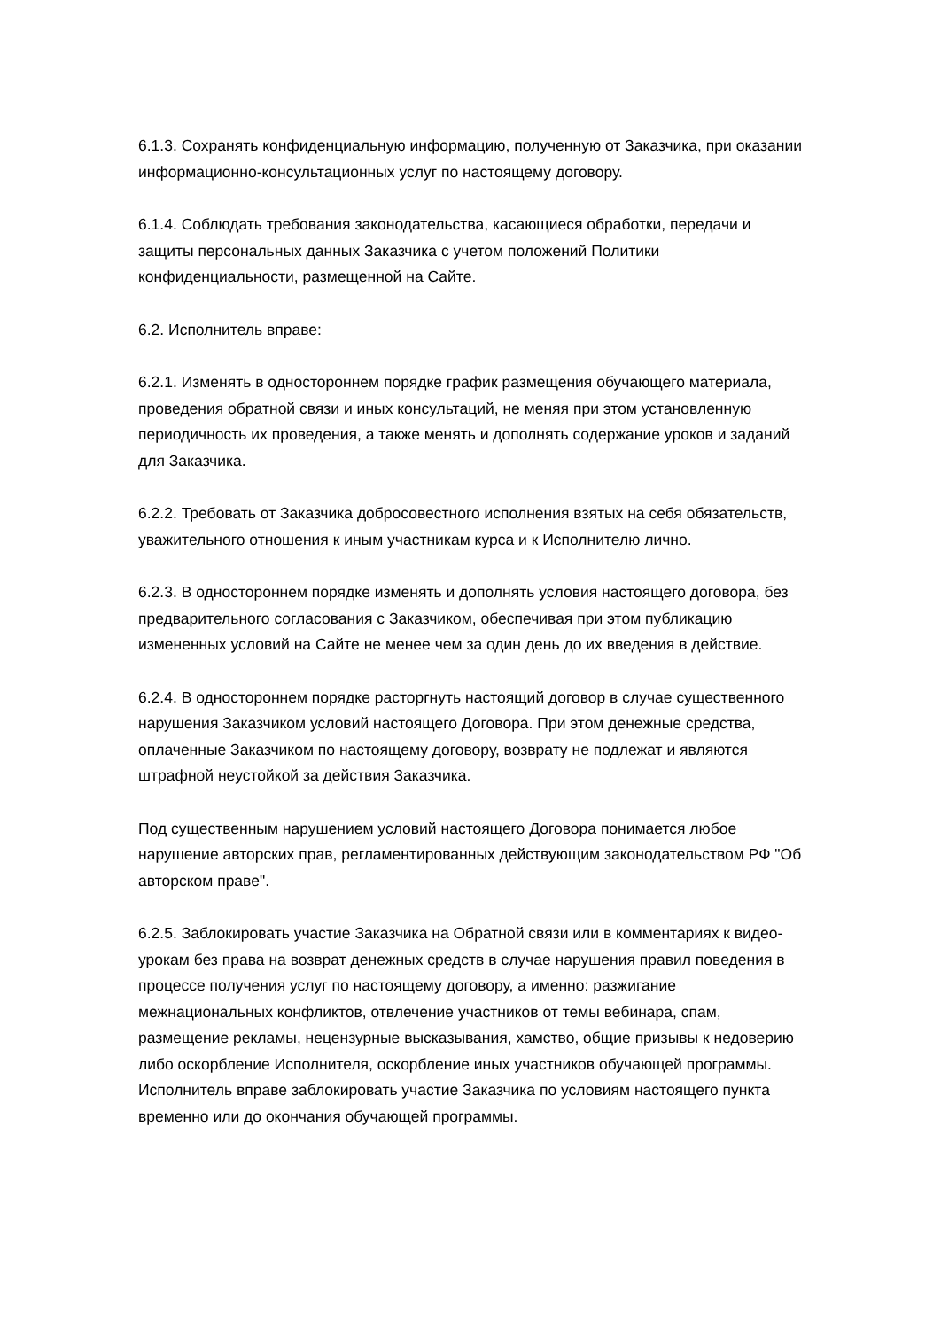6.1.3. Сохранять конфиденциальную информацию, полученную от Заказчика, при оказании информационно-консультационных услуг по настоящему договору.
6.1.4. Соблюдать требования законодательства, касающиеся обработки, передачи и защиты персональных данных Заказчика с учетом положений Политики конфиденциальности, размещенной на Сайте.
6.2. Исполнитель вправе:
6.2.1. Изменять в одностороннем порядке график размещения обучающего материала, проведения обратной связи и иных консультаций, не меняя при этом установленную периодичность их проведения, а также менять и дополнять содержание уроков и заданий для Заказчика.
6.2.2. Требовать от Заказчика добросовестного исполнения взятых на себя обязательств, уважительного отношения к иным участникам курса и к Исполнителю лично.
6.2.3. В одностороннем порядке изменять и дополнять условия настоящего договора, без предварительного согласования с Заказчиком, обеспечивая при этом публикацию измененных условий на Сайте не менее чем за один день до их введения в действие.
6.2.4. В одностороннем порядке расторгнуть настоящий договор в случае существенного нарушения Заказчиком условий настоящего Договора. При этом денежные средства, оплаченные Заказчиком по настоящему договору, возврату не подлежат и являются штрафной неустойкой за действия Заказчика.
Под существенным нарушением условий настоящего Договора понимается любое нарушение авторских прав, регламентированных действующим законодательством РФ "Об авторском праве".
6.2.5. Заблокировать участие Заказчика на Обратной связи или в комментариях к видео-урокам без права на возврат денежных средств в случае нарушения правил поведения в процессе получения услуг по настоящему договору, а именно: разжигание межнациональных конфликтов, отвлечение участников от темы вебинара, спам, размещение рекламы, нецензурные высказывания, хамство, общие призывы к недоверию либо оскорбление Исполнителя, оскорбление иных участников обучающей программы. Исполнитель вправе заблокировать участие Заказчика по условиям настоящего пункта временно или до окончания обучающей программы.